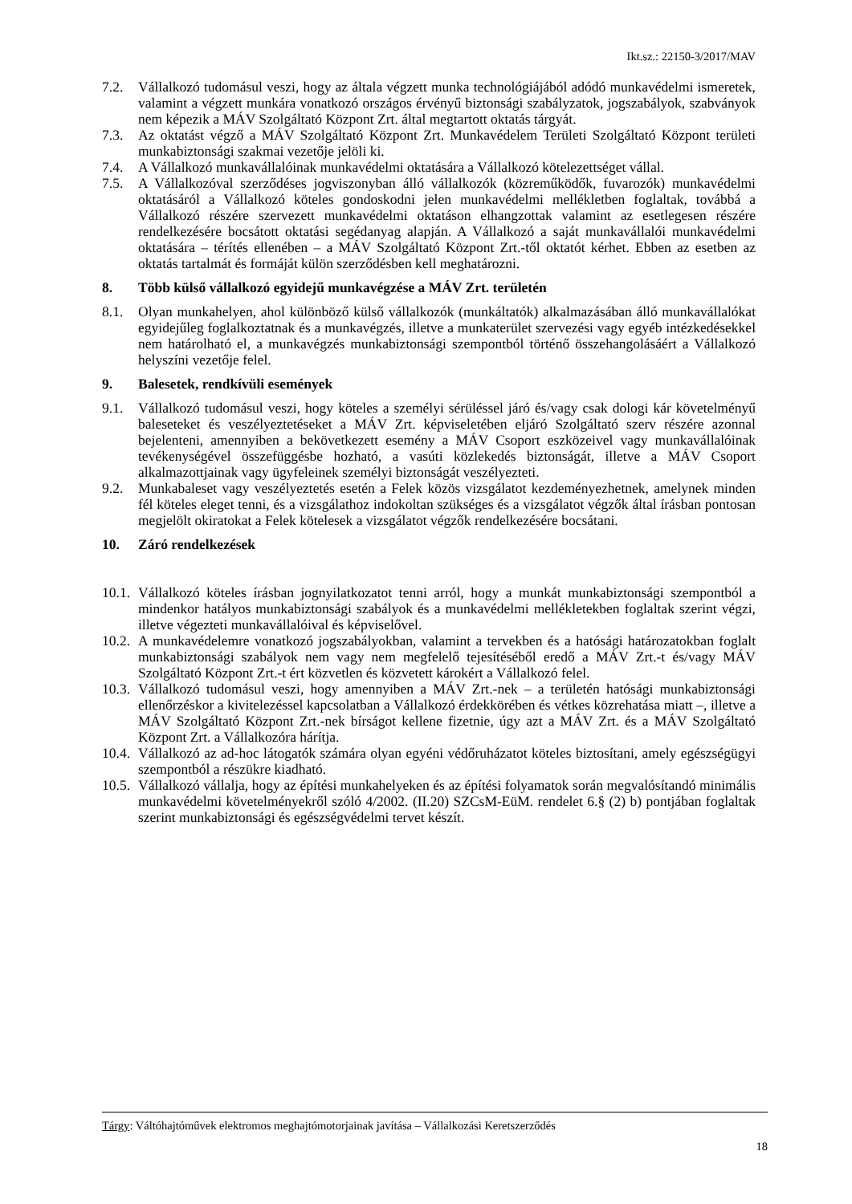Ikt.sz.: 22150-3/2017/MAV
7.2. Vállalkozó tudomásul veszi, hogy az általa végzett munka technológiájából adódó munkavédelmi ismeretek, valamint a végzett munkára vonatkozó országos érvényű biztonsági szabályzatok, jogszabályok, szabványok nem képezik a MÁV Szolgáltató Központ Zrt. által megtartott oktatás tárgyát.
7.3. Az oktatást végző a MÁV Szolgáltató Központ Zrt. Munkavédelem Területi Szolgáltató Központ területi munkabiztonsági szakmai vezetője jelöli ki.
7.4. A Vállalkozó munkavállalóinak munkavédelmi oktatására a Vállalkozó kötelezettséget vállal.
7.5. A Vállalkozóval szerződéses jogviszonyban álló vállalkozók (közreműködők, fuvarozók) munkavédelmi oktatásáról a Vállalkozó köteles gondoskodni jelen munkavédelmi mellékletben foglaltak, továbbá a Vállalkozó részére szervezett munkavédelmi oktatáson elhangzottak valamint az esetlegesen részére rendelkezésére bocsátott oktatási segédanyag alapján. A Vállalkozó a saját munkavállalói munkavédelmi oktatására – térítés ellenében – a MÁV Szolgáltató Központ Zrt.-től oktatót kérhet. Ebben az esetben az oktatás tartalmát és formáját külön szerződésben kell meghatározni.
8. Több külső vállalkozó egyidejű munkavégzése a MÁV Zrt. területén
8.1. Olyan munkahelyen, ahol különböző külső vállalkozók (munkáltatók) alkalmazásában álló munkavállalókat egyidejűleg foglalkoztatnak és a munkavégzés, illetve a munkaterület szervezési vagy egyéb intézkedésekkel nem határolható el, a munkavégzés munkabiztonsági szempontból történő összehangolásáért a Vállalkozó helyszíni vezetője felel.
9. Balesetek, rendkívüli események
9.1. Vállalkozó tudomásul veszi, hogy köteles a személyi sérüléssel járó és/vagy csak dologi kár követelményű baleseteket és veszélyeztetéseket a MÁV Zrt. képviseletében eljáró Szolgáltató szerv részére azonnal bejelenteni, amennyiben a bekövetkezett esemény a MÁV Csoport eszközeivel vagy munkavállalóinak tevékenységével összefüggésbe hozható, a vasúti közlekedés biztonságát, illetve a MÁV Csoport alkalmazottjainak vagy ügyfeleinek személyi biztonságát veszélyezteti.
9.2. Munkabaleset vagy veszélyeztetés esetén a Felek közös vizsgálatot kezdeményezhetnek, amelynek minden fél köteles eleget tenni, és a vizsgálathoz indokoltan szükséges és a vizsgálatot végzők által írásban pontosan megjelölt okiratokat a Felek kötelesek a vizsgálatot végzők rendelkezésére bocsátani.
10. Záró rendelkezések
10.1. Vállalkozó köteles írásban jognyilatkozatot tenni arról, hogy a munkát munkabiztonsági szempontból a mindenkor hatályos munkabiztonsági szabályok és a munkavédelmi mellékletekben foglaltak szerint végzi, illetve végezteti munkavállalóival és képviselővel.
10.2. A munkavédelemre vonatkozó jogszabályokban, valamint a tervekben és a hatósági határozatokban foglalt munkabiztonsági szabályok nem vagy nem megfelelő tejesítéséből eredő a MÁV Zrt.-t és/vagy MÁV Szolgáltató Központ Zrt.-t ért közvetlen és közvetett károkért a Vállalkozó felel.
10.3. Vállalkozó tudomásul veszi, hogy amennyiben a MÁV Zrt.-nek – a területén hatósági munkabiztonsági ellenőrzéskor a kivitelezéssel kapcsolatban a Vállalkozó érdekkörében és vétkes közrehatása miatt –, illetve a MÁV Szolgáltató Központ Zrt.-nek bírságot kellene fizetnie, úgy azt a MÁV Zrt. és a MÁV Szolgáltató Központ Zrt. a Vállalkozóra hárítja.
10.4. Vállalkozó az ad-hoc látogatók számára olyan egyéni védőruházatot köteles biztosítani, amely egészségügyi szempontból a részükre kiadható.
10.5. Vállalkozó vállalja, hogy az építési munkahelyeken és az építési folyamatok során megvalósítandó minimális munkavédelmi követelményekről szóló 4/2002. (II.20) SZCsM-EüM. rendelet 6.§ (2) b) pontjában foglaltak szerint munkabiztonsági és egészségvédelmi tervet készít.
Tárgy: Váltóhajtóművek elektromos meghajtómotorjainak javítása – Vállalkozási Keretszerződés
18